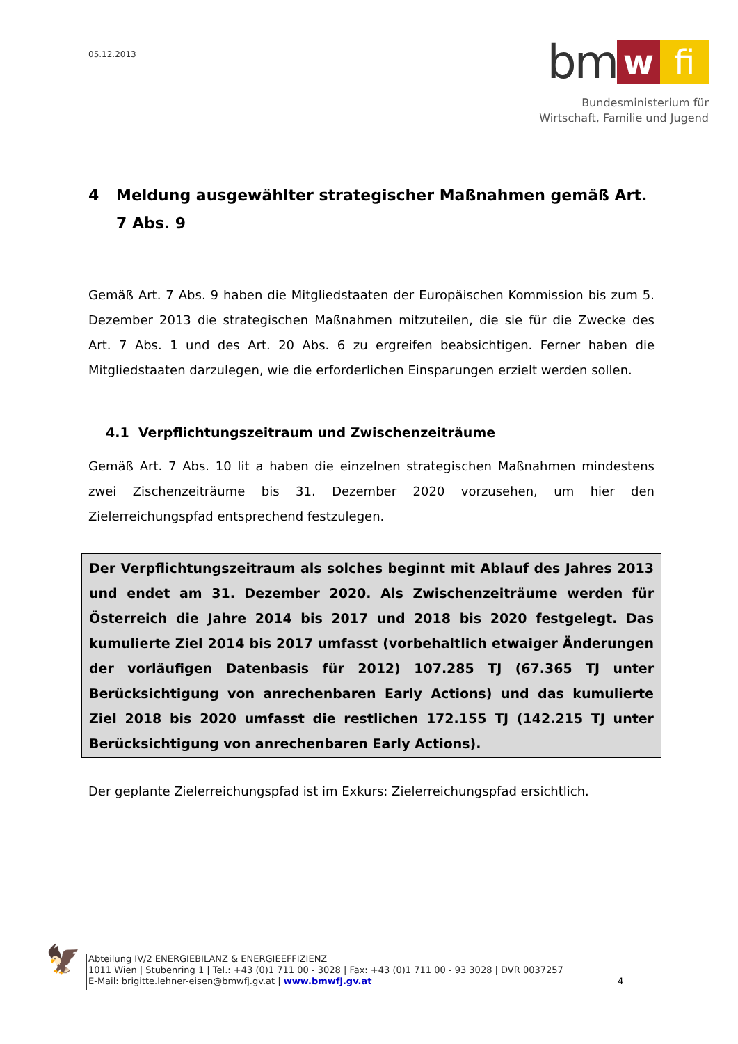05.12.2013
bm w fi
Bundesministerium für
Wirtschaft, Familie und Jugend
4 Meldung ausgewählter strategischer Maßnahmen gemäß Art. 7 Abs. 9
Gemäß Art. 7 Abs. 9 haben die Mitgliedstaaten der Europäischen Kommission bis zum 5. Dezember 2013 die strategischen Maßnahmen mitzuteilen, die sie für die Zwecke des Art. 7 Abs. 1 und des Art. 20 Abs. 6 zu ergreifen beabsichtigen. Ferner haben die Mitgliedstaaten darzulegen, wie die erforderlichen Einsparungen erzielt werden sollen.
4.1 Verpflichtungszeitraum und Zwischenzeiträume
Gemäß Art. 7 Abs. 10 lit a haben die einzelnen strategischen Maßnahmen mindestens zwei Zischenzeiträume bis 31. Dezember 2020 vorzusehen, um hier den Zielerreichungspfad entsprechend festzulegen.
Der Verpflichtungszeitraum als solches beginnt mit Ablauf des Jahres 2013 und endet am 31. Dezember 2020. Als Zwischenzeiträume werden für Österreich die Jahre 2014 bis 2017 und 2018 bis 2020 festgelegt. Das kumulierte Ziel 2014 bis 2017 umfasst (vorbehaltlich etwaiger Änderungen der vorläufigen Datenbasis für 2012) 107.285 TJ (67.365 TJ unter Berücksichtigung von anrechenbaren Early Actions) und das kumulierte Ziel 2018 bis 2020 umfasst die restlichen 172.155 TJ (142.215 TJ unter Berücksichtigung von anrechenbaren Early Actions).
Der geplante Zielerreichungspfad ist im Exkurs: Zielerreichungspfad ersichtlich.
🦅
Abteilung IV/2 ENERGIEBILANZ & ENERGIEEFFIZIENZ
1011 Wien | Stubenring 1 | Tel.: +43 (0)1 711 00 - 3028 | Fax: +43 (0)1 711 00 - 93 3028 | DVR 0037257
E-Mail: brigitte.lehner-eisen@bmwfj.gv.at | www.bmwfj.gv.at
4